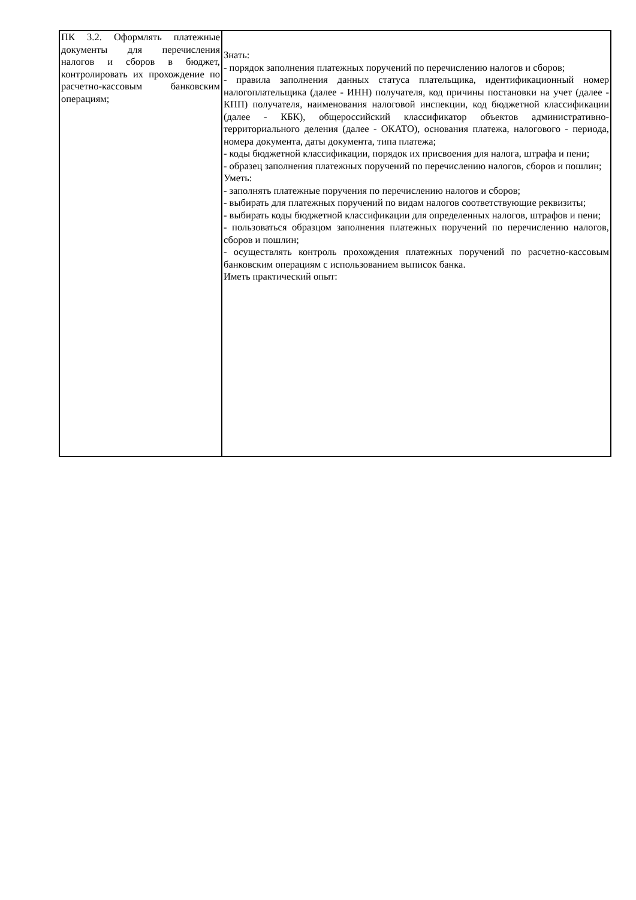| ПК 3.2. Оформлять платежные документы для перечисления налогов и сборов в бюджет, контролировать их прохождение по расчетно-кассовым банковским операциям; | Знать: - порядок заполнения платежных поручений по перечислению налогов и сборов; - правила заполнения данных статуса плательщика, идентификационный номер налогоплательщика (далее - ИНН) получателя, код причины постановки на учет (далее - КПП) получателя, наименования налоговой инспекции, код бюджетной классификации (далее - КБК), общероссийский классификатор объектов административно-территориального деления (далее - ОКАТО), основания платежа, налогового - периода, номера документа, даты документа, типа платежа; - коды бюджетной классификации, порядок их присвоения для налога, штрафа и пени; - образец заполнения платежных поручений по перечислению налогов, сборов и пошлин; Уметь: - заполнять платежные поручения по перечислению налогов и сборов; - выбирать для платежных поручений по видам налогов соответствующие реквизиты; - выбирать коды бюджетной классификации для определенных налогов, штрафов и пени; - пользоваться образцом заполнения платежных поручений по перечислению налогов, сборов и пошлин; - осуществлять контроль прохождения платежных поручений по расчетно-кассовым банковским операциям с использованием выписок банка. Иметь практический опыт: |